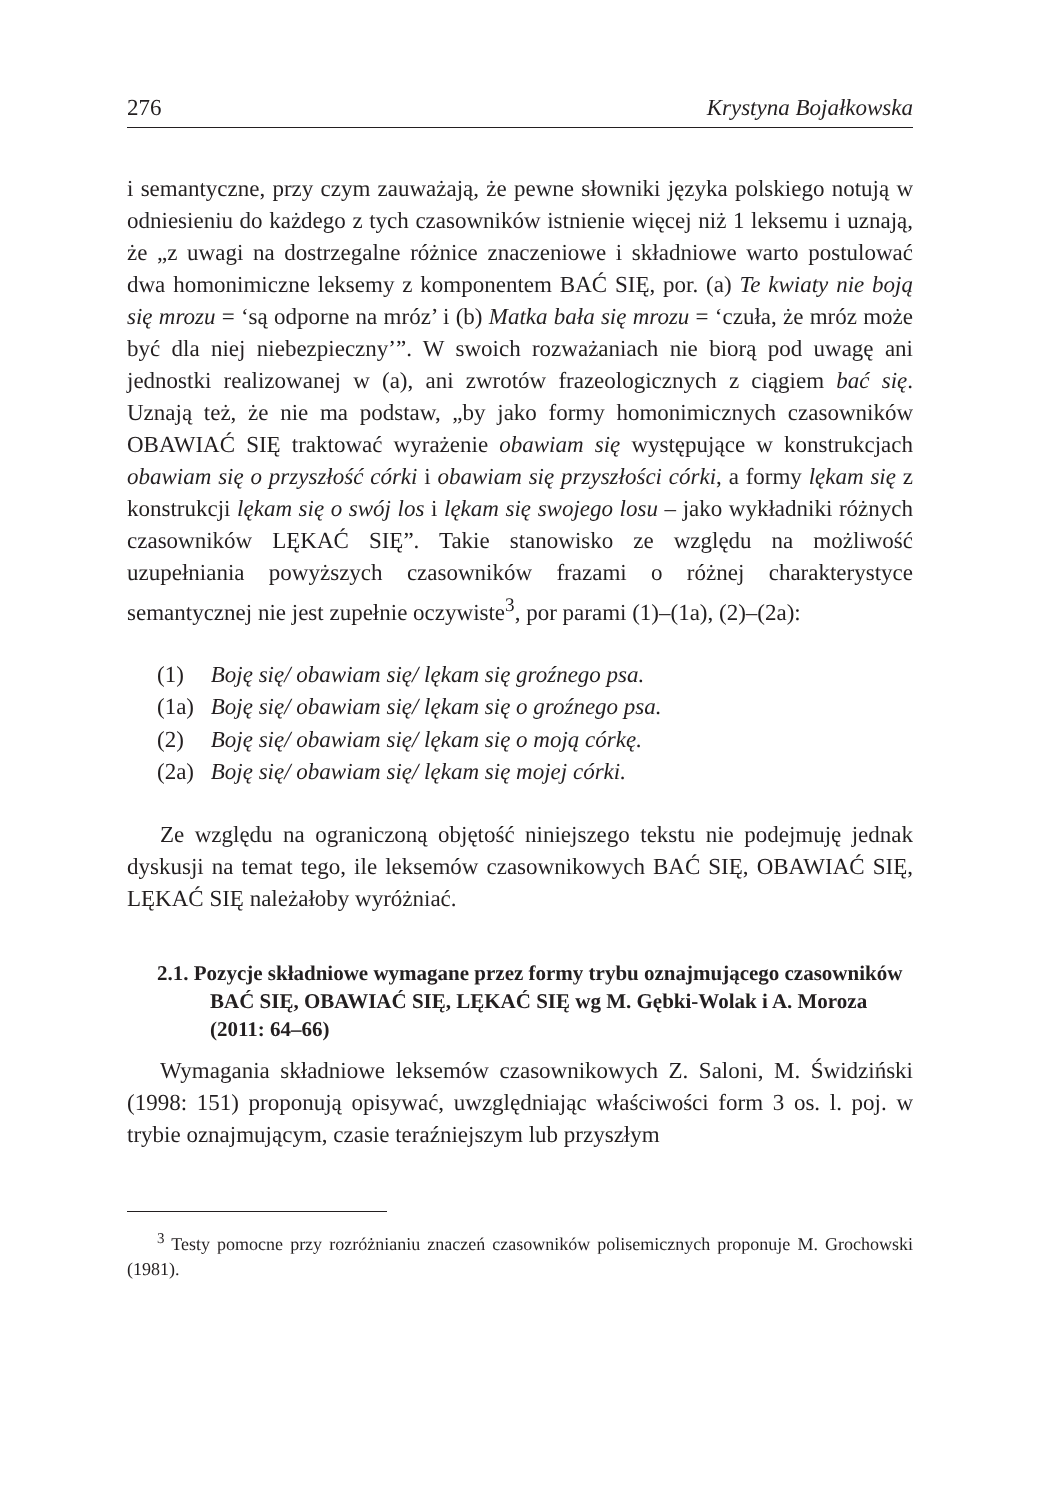276 Krystyna Bojałkowska
i semantyczne, przy czym zauważają, że pewne słowniki języka polskiego notują w odniesieniu do każdego z tych czasowników istnienie więcej niż 1 leksemu i uznają, że „z uwagi na dostrzegalne różnice znaczeniowe i składniowe warto postulować dwa homonimiczne leksemy z komponentem BAĆ SIĘ, por. (a) Te kwiaty nie boją się mrozu = ‘są odporne na mróz’ i (b) Matka bała się mrozu = ‘czuła, że mróz może być dla niej niebezpieczny’”. W swoich rozważaniach nie biorą pod uwagę ani jednostki realizowanej w (a), ani zwrotów frazeologicznych z ciągiem bać się. Uznają też, że nie ma podstaw, „by jako formy homonimicznych czasowników OBAWIAĆ SIĘ traktować wyrażenie obawiam się występujące w konstrukcjach obawiam się o przyszłość córki i obawiam się przyszłości córki, a formy lękam się z konstrukcji lękam się o swój los i lękam się swojego losu – jako wykładniki różnych czasowników LĘKAĆ SIĘ”. Takie stanowisko ze względu na możliwość uzupełniania powyższych czasowników frazami o różnej charakterystyce semantycznej nie jest zupełnie oczywiste<sup>3</sup>, por parami (1)–(1a), (2)–(2a):
(1) Boję się/ obawiam się/ lękam się groźnego psa.
(1a) Boję się/ obawiam się/ lękam się o groźnego psa.
(2) Boję się/ obawiam się/ lękam się o moją córkę.
(2a) Boję się/ obawiam się/ lękam się mojej córki.
Ze względu na ograniczoną objętość niniejszego tekstu nie podejmuję jednak dyskusji na temat tego, ile leksemów czasownikowych BAĆ SIĘ, OBAWIAĆ SIĘ, LĘKAĆ SIĘ należałoby wyróżniać.
2.1. Pozycje składniowe wymagane przez formy trybu oznajmującego czasowników BAĆ SIĘ, OBAWIAĆ SIĘ, LĘKAĆ SIĘ wg M. Gębki-Wolak i A. Moroza (2011: 64–66)
Wymagania składniowe leksemów czasownikowych Z. Saloni, M. Świdziński (1998: 151) proponują opisywać, uwzględniając właściwości form 3 os. l. poj. w trybie oznajmującym, czasie teraźniejszym lub przyszłym
<sup>3</sup> Testy pomocne przy rozróżnianiu znaczeń czasowników polisemicznych proponuje M. Grochowski (1981).